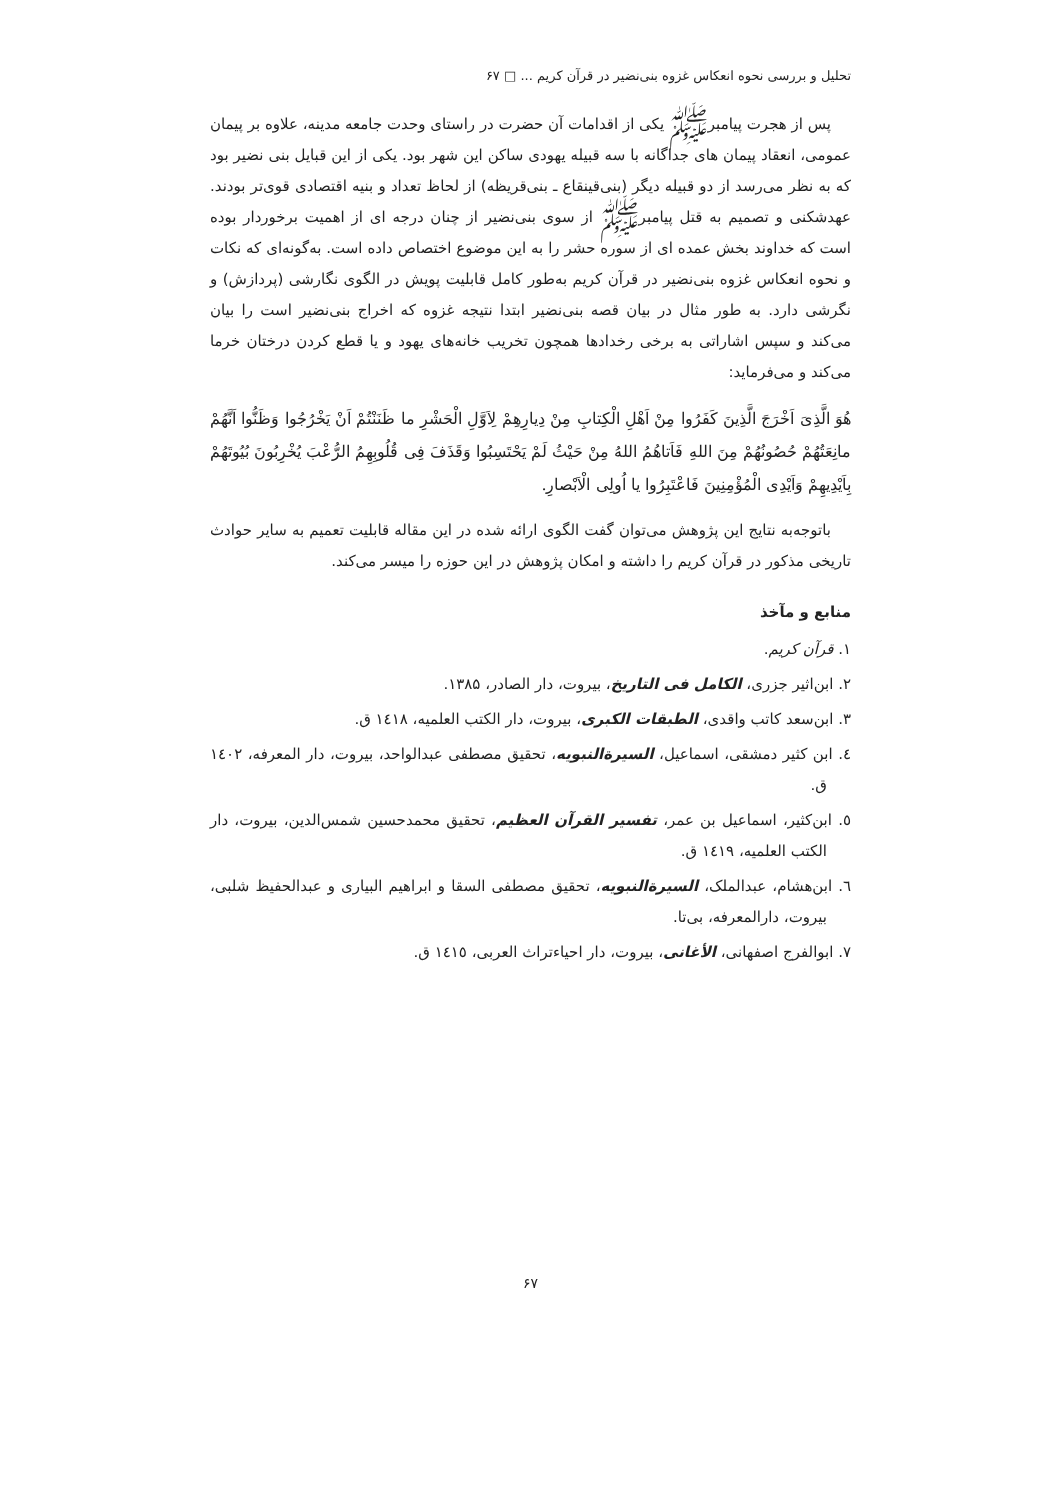تحلیل و بررسی نحوه انعکاس غزوه بنی‌نضیر در قرآن کریم ... □ ۶۷
پس از هجرت پیامبرﷺ یکی از اقدامات آن حضرت در راستای وحدت جامعه مدینه، علاوه بر پیمان عمومی، انعقاد پیمان های جداگانه با سه قبیله یهودی ساکن این شهر بود. یکی از این قبایل بنی نضیر بود که به نظر می‌رسد از دو قبیله دیگر (بنی‌قینقاع ـ بنی‌قریظه) از لحاظ تعداد و بنیه اقتصادی قوی‌تر بودند. عهدشکنی و تصمیم به قتل پیامبرﷺ از سوی بنی‌نضیر از چنان درجه ای از اهمیت برخوردار بوده است که خداوند بخش عمده ای از سوره حشر را به این موضوع اختصاص داده است. به‌گونه‌ای که نکات و نحوه انعکاس غزوه بنی‌نضیر در قرآن کریم به‌طور کامل قابلیت پویش در الگوی نگارشی (پردازش) و نگرشی دارد. به طور مثال در بیان قصه بنی‌نضیر ابتدا نتیجه غزوه که اخراج بنی‌نضیر است را بیان می‌کند و سپس اشاراتی به برخی رخدادها همچون تخریب خانه‌های یهود و یا قطع کردن درختان خرما می‌کند و می‌فرماید:
هُوَ الَّذِیَ اَخْرَجَ الَّذِینَ کَفَرُوا مِنْ اَهْلِ الْکِتابِ مِنْ دِیارِهِمْ لِاَوَّلِ الْحَشْرِ ما ظَنَنْتُمْ اَنْ یَخْرُجُوا وَظَنُّوا اَنَّهُمْ مانِعَتُهُمْ حُصُونُهُمْ مِنَ اللهِ فَاَتاهُمُ اللهُ مِنْ حَیْثُ لَمْ یَحْتَسِبُوا وَقَذَفَ فِی قُلُوبِهِمُ الرُّعْبَ یُخْرِبُونَ بُیُوتَهُمْ بِاَیْدِیهِمْ وَاَیْدِی الْمُؤْمِنِینَ فَاعْتَبِرُوا یا اُولِی الْاَبْصارِ.
باتوجه‌به نتایج این پژوهش می‌توان گفت الگوی ارائه شده در این مقاله قابلیت تعمیم به سایر حوادث تاریخی مذکور در قرآن کریم را داشته و امکان پژوهش در این حوزه را میسر می‌کند.
منابع و مآخذ
۱. قرآن کریم.
۲. ابن‌اثیر جزری، الکامل فی التاریخ، بیروت، دار الصادر، ۱۳۸۵.
۳. ابن‌سعد کاتب واقدی، الطبقات الکبری، بیروت، دار الکتب العلمیه، ۱٤۱۸ ق.
٤. ابن کثیر دمشقی، اسماعیل، السیرة‌النبویه، تحقیق مصطفی عبدالواحد، بیروت، دار المعرفه، ۱٤۰۲ ق.
٥. ابن‌کثیر، اسماعیل بن عمر، تفسیر القرآن العظیم، تحقیق محمدحسین شمس‌الدین، بیروت، دار الکتب العلمیه، ۱٤۱۹ ق.
٦. ابن‌هشام، عبدالملک، السیرة‌النبویه، تحقیق مصطفی السقا و ابراهیم البیاری و عبدالحفیظ شلبی، بیروت، دارالمعرفه، بی‌تا.
۷. ابوالفرج اصفهانی، الأغانی، بیروت، دار احیاء‌تراث العربی، ۱٤۱٥ ق.
۶۷